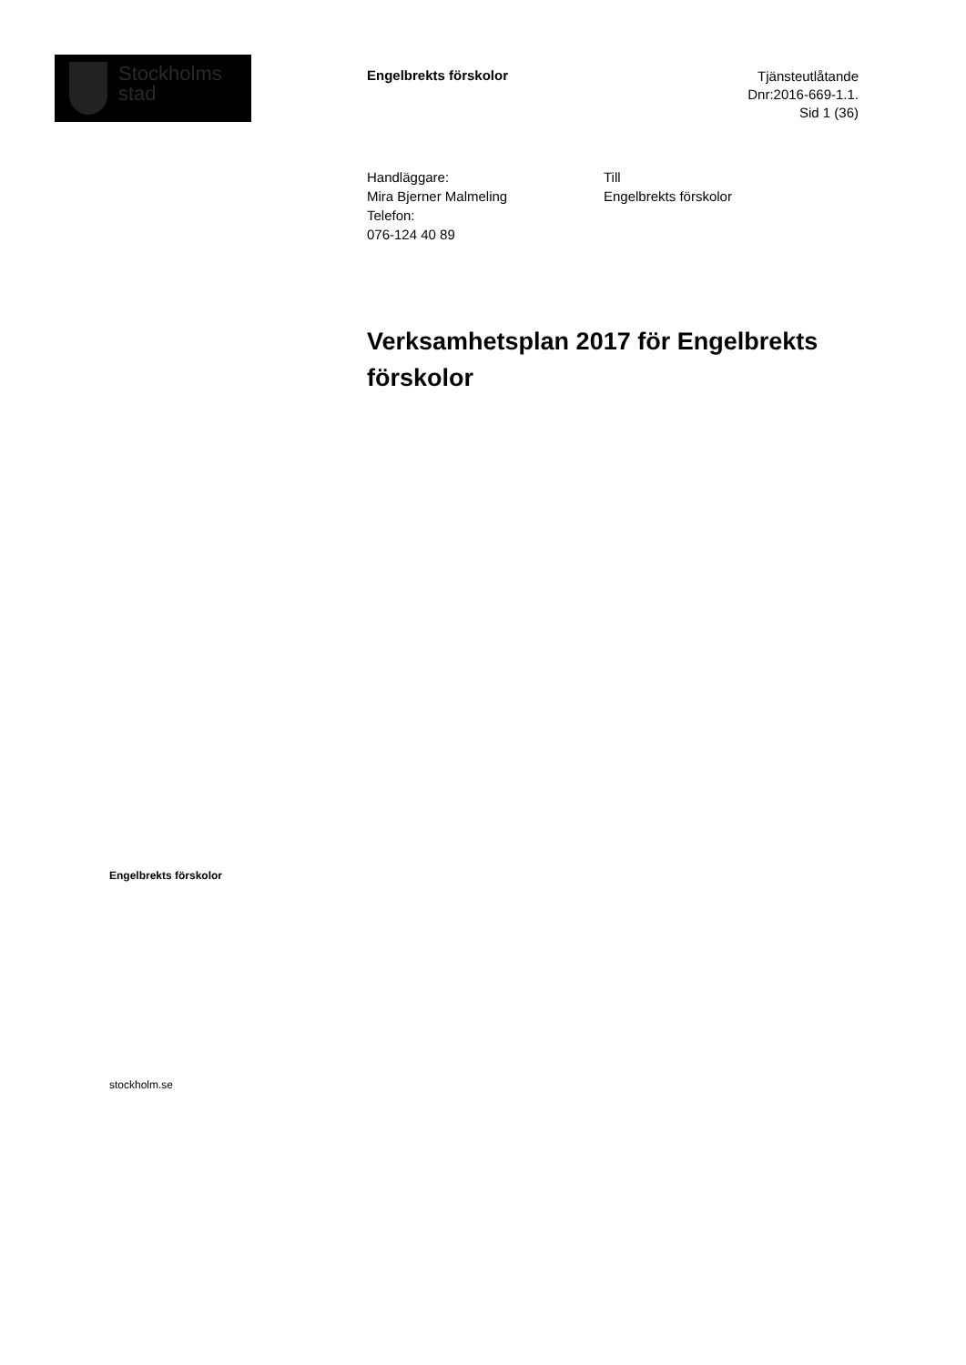Stockholms
stad
Engelbrekts förskolor
Tjänsteutlåtande
Dnr:2016-669-1.1.
Sid 1 (36)
Handläggare:
Mira Bjerner Malmeling
Telefon:
076-124 40 89
Till
Engelbrekts förskolor
Verksamhetsplan 2017 för Engelbrekts förskolor
Engelbrekts förskolor
stockholm.se